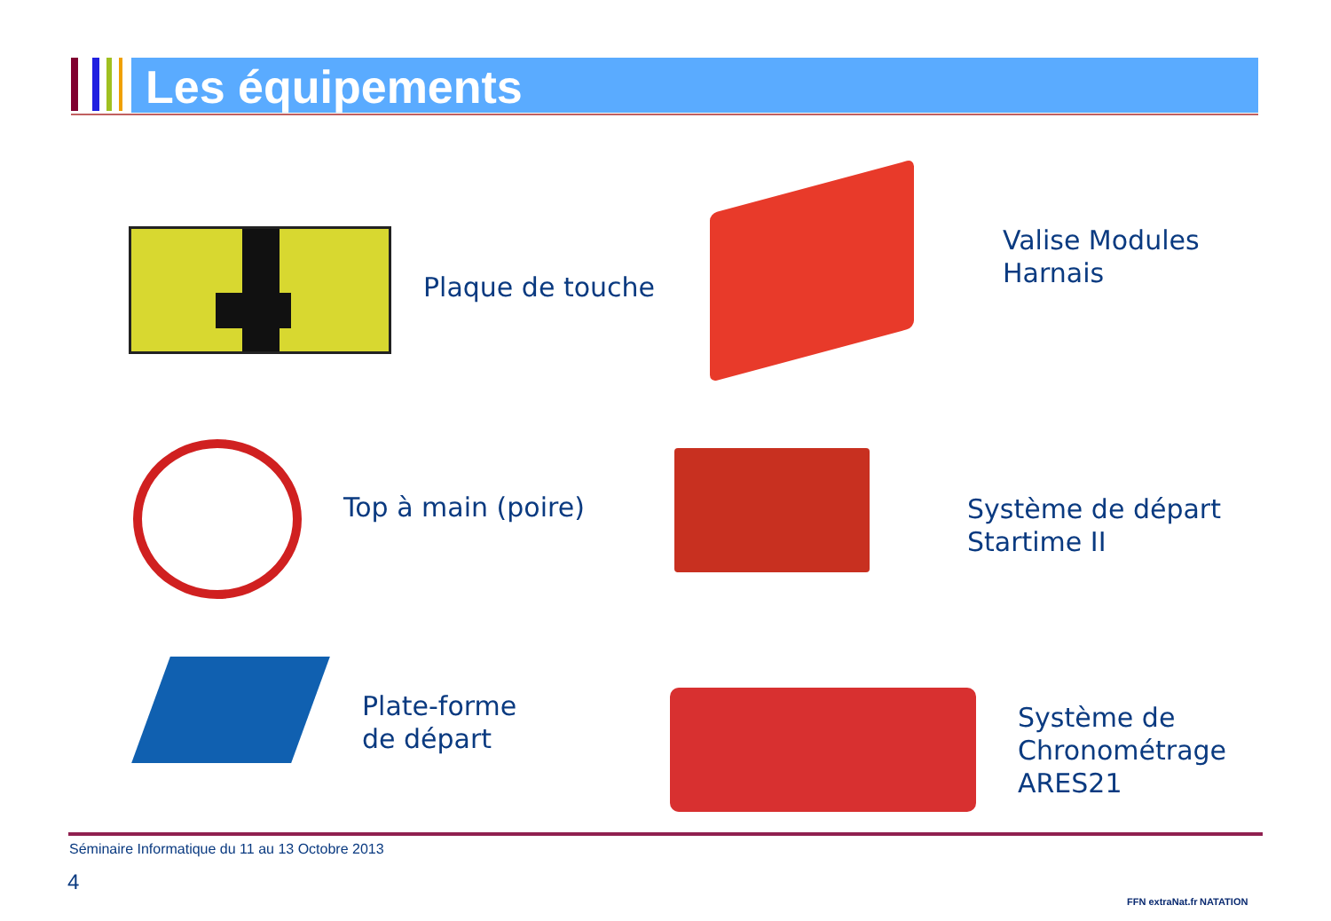Les équipements
Plaque de touche
Valise Modules
Harnais
Top à main (poire)
Système de départ
Startime II
Plate-forme
de départ
Système de
Chronométrage
ARES21
Séminaire Informatique du 11 au 13 Octobre 2013
4
FFN extraNat.fr NATATION